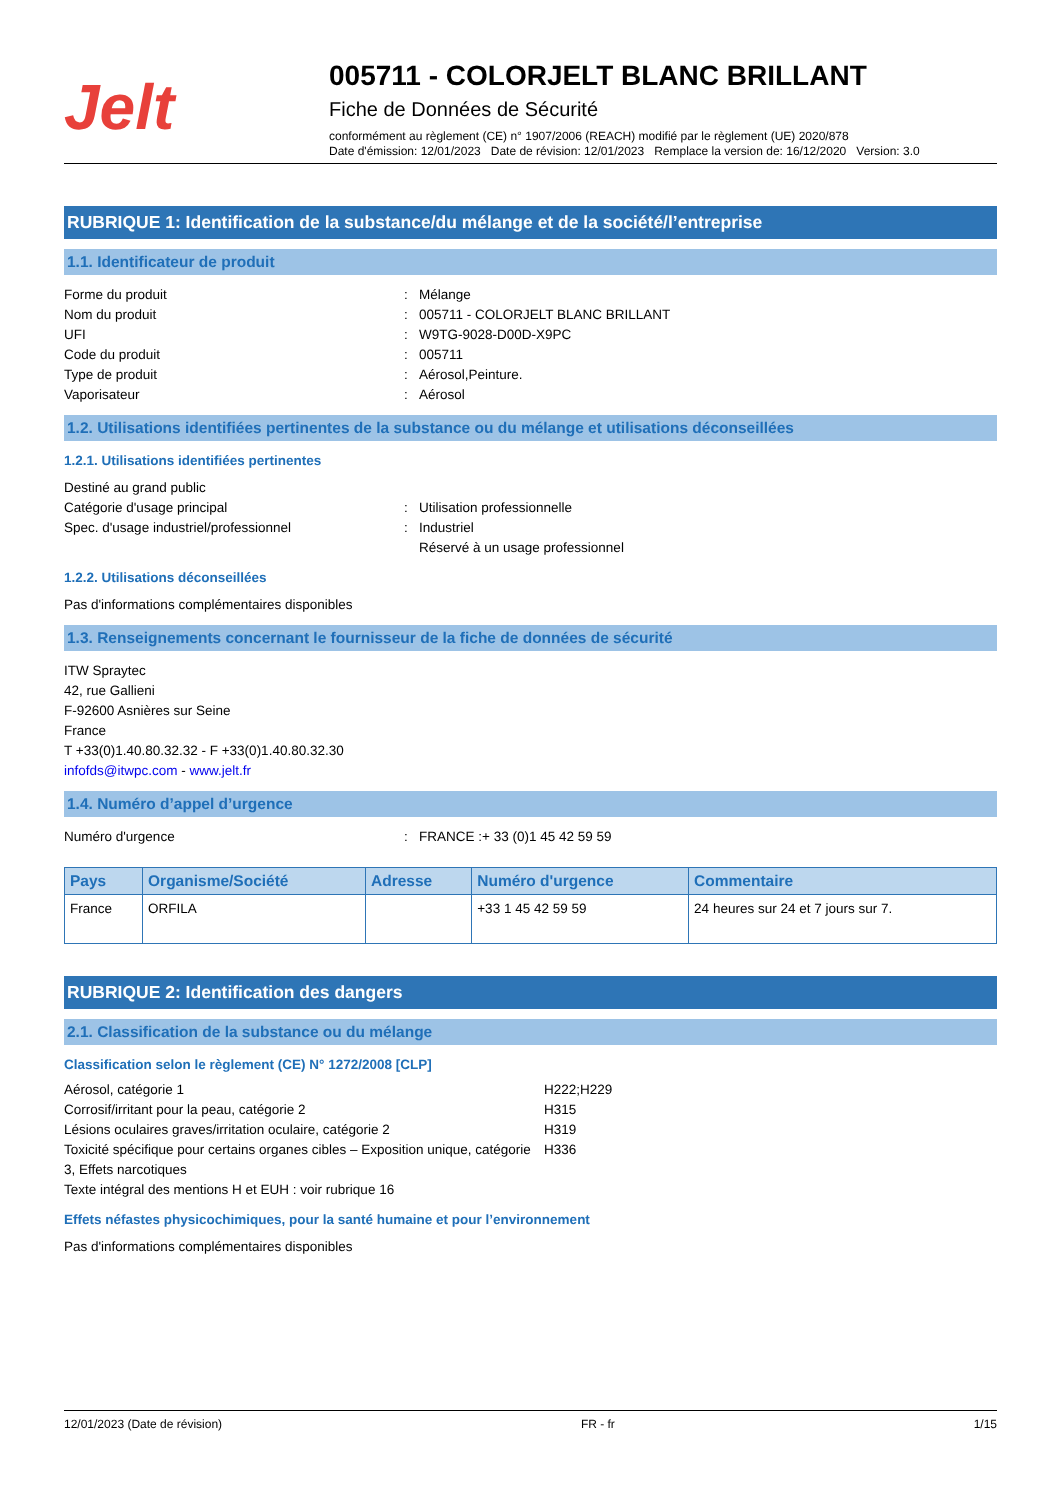Jelt
005711 - COLORJELT BLANC BRILLANT
Fiche de Données de Sécurité
conformément au règlement (CE) n° 1907/2006 (REACH) modifié par le règlement (UE) 2020/878
Date d'émission: 12/01/2023 Date de révision: 12/01/2023 Remplace la version de: 16/12/2020 Version: 3.0
RUBRIQUE 1: Identification de la substance/du mélange et de la société/l’entreprise
1.1. Identificateur de produit
Forme du produit: Mélange Nom du produit: 005711 - COLORJELT BLANC BRILLANT UFI: W9TG-9028-D00D-X9PC Code du produit: 005711 Type de produit: Aérosol,Peinture. Vaporisateur: Aérosol
1.2. Utilisations identifiées pertinentes de la substance ou du mélange et utilisations déconseillées
1.2.1. Utilisations identifiées pertinentes
Destiné au grand public Catégorie d'usage principal: Utilisation professionnelle Spec. d'usage industriel/professionnel: Industriel
Réservé à un usage professionnel
1.2.2. Utilisations déconseillées
Pas d'informations complémentaires disponibles
1.3. Renseignements concernant le fournisseur de la fiche de données de sécurité
ITW Spraytec
42, rue Gallieni
F-92600 Asnières sur Seine
France
T +33(0)1.40.80.32.32 - F +33(0)1.40.80.32.30
infofds@itwpc.com - www.jelt.fr
1.4. Numéro d’appel d’urgence
Numéro d'urgence: FRANCE :+ 33 (0)1 45 42 59 59
| Pays | Organisme/Société | Adresse | Numéro d'urgence | Commentaire |
| --- | --- | --- | --- | --- |
| France | ORFILA | | +33 1 45 42 59 59 | 24 heures sur 24 et 7 jours sur 7. |
RUBRIQUE 2: Identification des dangers
2.1. Classification de la substance ou du mélange
Classification selon le règlement (CE) N° 1272/2008 [CLP]
Aérosol, catégorie 1 H222;H229 Corrosif/irritant pour la peau, catégorie 2 H315 Lésions oculaires graves/irritation oculaire, catégorie 2 H319 Toxicité spécifique pour certains organes cibles – Exposition unique, catégorie 3, Effets narcotiques H336 Texte intégral des mentions H et EUH : voir rubrique 16
Effets néfastes physicochimiques, pour la santé humaine et pour l’environnement
Pas d'informations complémentaires disponibles
12/01/2023 (Date de révision) FR - fr 1/15